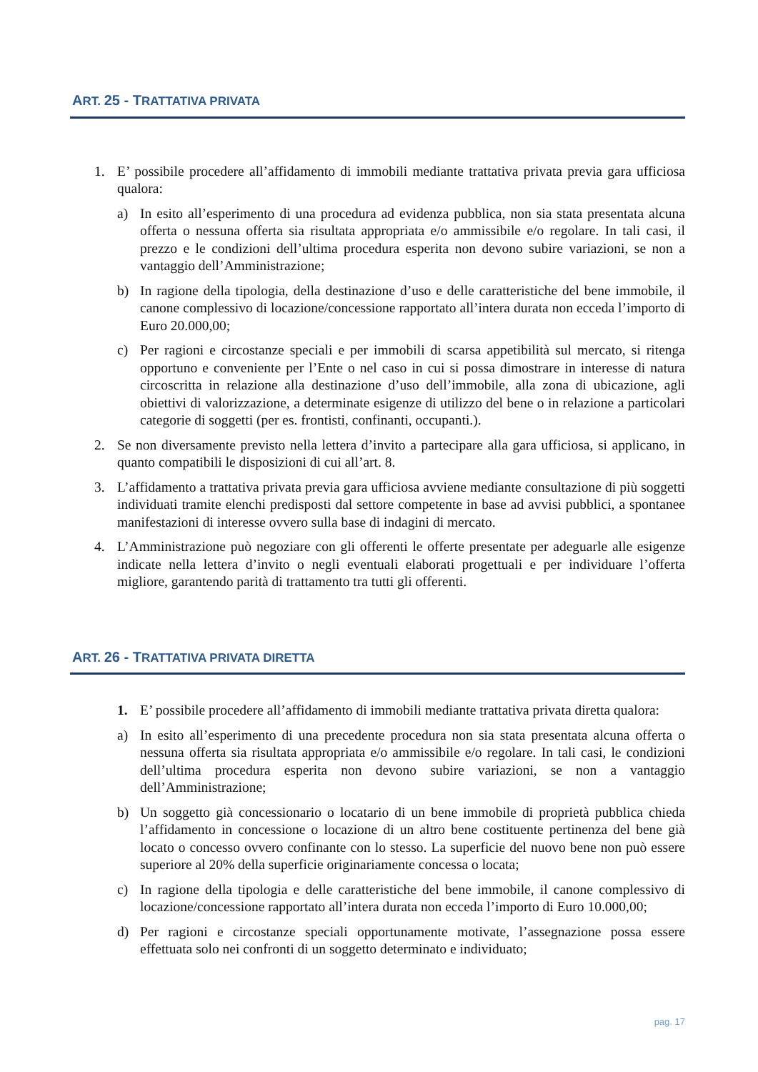ART. 25 - TRATTATIVA PRIVATA
1. E’ possibile procedere all’affidamento di immobili mediante trattativa privata previa gara ufficiosa qualora:
a) In esito all’esperimento di una procedura ad evidenza pubblica, non sia stata presentata alcuna offerta o nessuna offerta sia risultata appropriata e/o ammissibile e/o regolare. In tali casi, il prezzo e le condizioni dell’ultima procedura esperita non devono subire variazioni, se non a vantaggio dell’Amministrazione;
b) In ragione della tipologia, della destinazione d’uso e delle caratteristiche del bene immobile, il canone complessivo di locazione/concessione rapportato all’intera durata non ecceda l’importo di Euro 20.000,00;
c) Per ragioni e circostanze speciali e per immobili di scarsa appetibilità sul mercato, si ritenga opportuno e conveniente per l’Ente o nel caso in cui si possa dimostrare in interesse di natura circoscritta in relazione alla destinazione d’uso dell’immobile, alla zona di ubicazione, agli obiettivi di valorizzazione, a determinate esigenze di utilizzo del bene o in relazione a particolari categorie di soggetti (per es. frontisti, confinanti, occupanti.).
2. Se non diversamente previsto nella lettera d’invito a partecipare alla gara ufficiosa, si applicano, in quanto compatibili le disposizioni di cui all’art. 8.
3. L’affidamento a trattativa privata previa gara ufficiosa avviene mediante consultazione di più soggetti individuati tramite elenchi predisposti dal settore competente in base ad avvisi pubblici, a spontanee manifestazioni di interesse ovvero sulla base di indagini di mercato.
4. L’Amministrazione può negoziare con gli offerenti le offerte presentate per adeguarle alle esigenze indicate nella lettera d’invito o negli eventuali elaborati progettuali e per individuare l’offerta migliore, garantendo parità di trattamento tra tutti gli offerenti.
ART. 26 - TRATTATIVA PRIVATA DIRETTA
1. E’ possibile procedere all’affidamento di immobili mediante trattativa privata diretta qualora:
a) In esito all’esperimento di una precedente procedura non sia stata presentata alcuna offerta o nessuna offerta sia risultata appropriata e/o ammissibile e/o regolare. In tali casi, le condizioni dell’ultima procedura esperita non devono subire variazioni, se non a vantaggio dell’Amministrazione;
b) Un soggetto già concessionario o locatario di un bene immobile di proprietà pubblica chieda l’affidamento in concessione o locazione di un altro bene costituente pertinenza del bene già locato o concesso ovvero confinante con lo stesso. La superficie del nuovo bene non può essere superiore al 20% della superficie originariamente concessa o locata;
c) In ragione della tipologia e delle caratteristiche del bene immobile, il canone complessivo di locazione/concessione rapportato all’intera durata non ecceda l’importo di Euro 10.000,00;
d) Per ragioni e circostanze speciali opportunamente motivate, l’assegnazione possa essere effettuata solo nei confronti di un soggetto determinato e individuato;
pag. 17